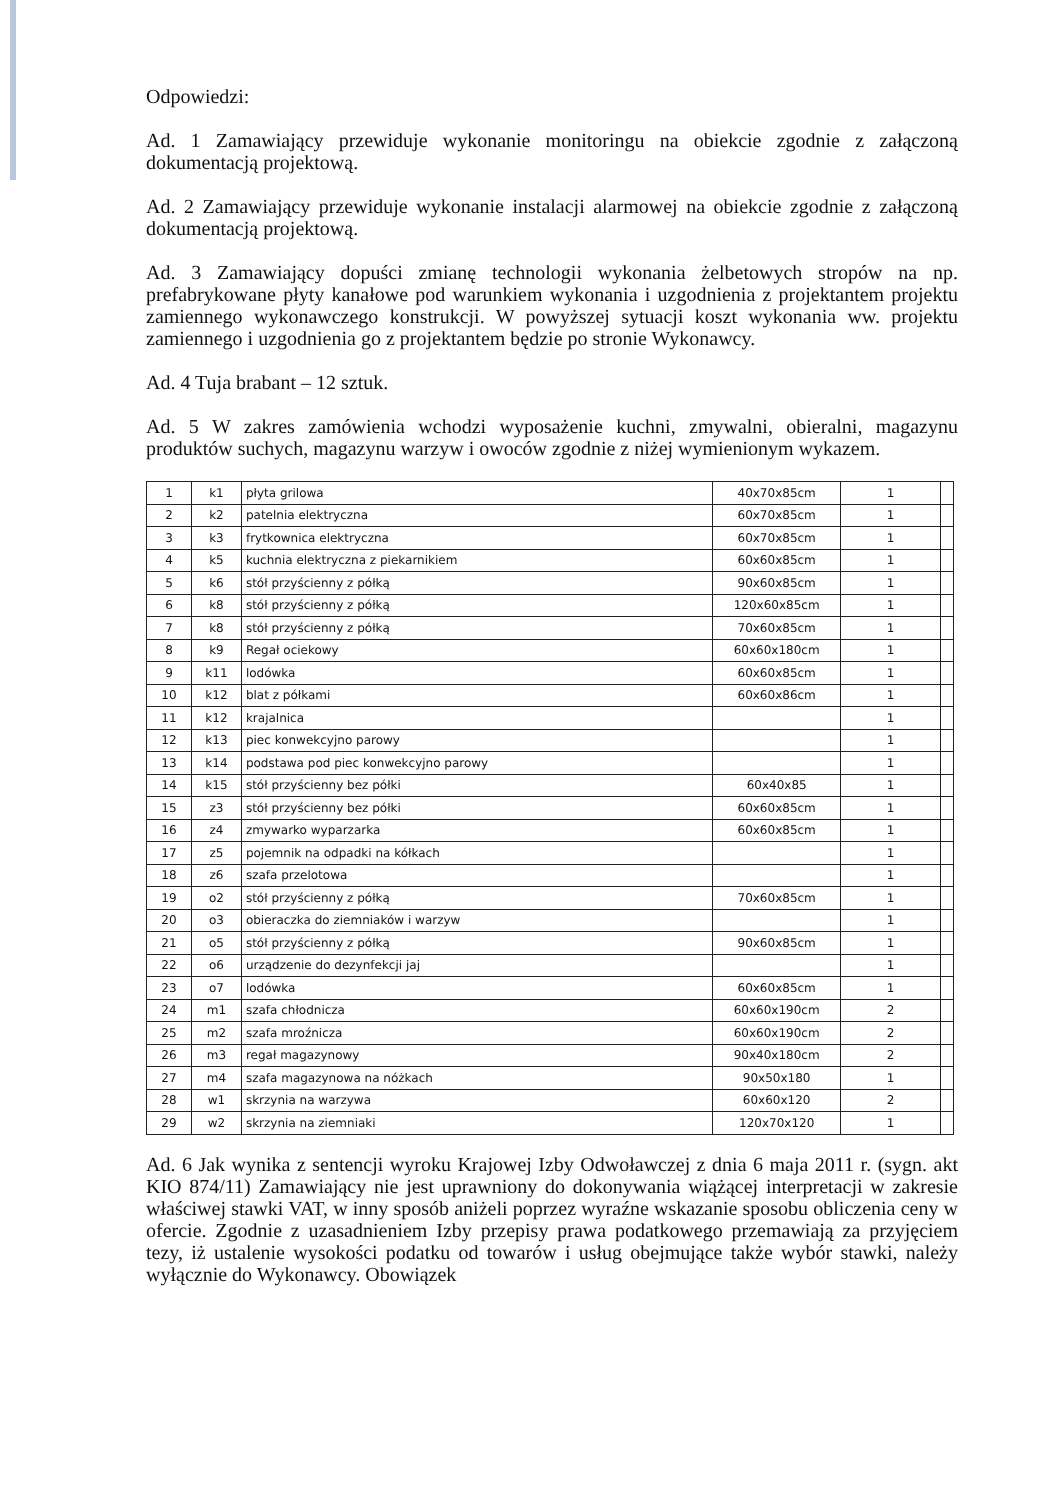Odpowiedzi:
Ad. 1 Zamawiający przewiduje wykonanie monitoringu na obiekcie zgodnie z załączoną dokumentacją projektową.
Ad. 2 Zamawiający przewiduje wykonanie instalacji alarmowej na obiekcie zgodnie z załączoną dokumentacją projektową.
Ad. 3 Zamawiający dopuści zmianę technologii wykonania żelbetowych stropów na np. prefabrykowane płyty kanałowe pod warunkiem wykonania i uzgodnienia z projektantem projektu zamiennego wykonawczego konstrukcji. W powyższej sytuacji koszt wykonania ww. projektu zamiennego i uzgodnienia go z projektantem będzie po stronie Wykonawcy.
Ad. 4 Tuja brabant – 12 sztuk.
Ad. 5 W zakres zamówienia wchodzi wyposażenie kuchni, zmywalni, obieralni, magazynu produktów suchych, magazynu warzyw i owoców zgodnie z niżej wymienionym wykazem.
| 1 | k1 | płyta grilowa | 40x70x85cm | 1 | |
| 2 | k2 | patelnia elektryczna | 60x70x85cm | 1 | |
| 3 | k3 | frytkownica elektryczna | 60x70x85cm | 1 | |
| 4 | k5 | kuchnia elektryczna z piekarnikiem | 60x60x85cm | 1 | |
| 5 | k6 | stół przyścienny z półką | 90x60x85cm | 1 | |
| 6 | k8 | stół przyścienny z półką | 120x60x85cm | 1 | |
| 7 | k8 | stół przyścienny z półką | 70x60x85cm | 1 | |
| 8 | k9 | Regał ociekowy | 60x60x180cm | 1 | |
| 9 | k11 | lodówka | 60x60x85cm | 1 | |
| 10 | k12 | blat z półkami | 60x60x86cm | 1 | |
| 11 | k12 | krajalnica | | 1 | |
| 12 | k13 | piec konwekcyjno parowy | | 1 | |
| 13 | k14 | podstawa pod piec konwekcyjno parowy | | 1 | |
| 14 | k15 | stół przyścienny bez półki | 60x40x85 | 1 | |
| 15 | z3 | stół przyścienny bez półki | 60x60x85cm | 1 | |
| 16 | z4 | zmywarko wyparzarka | 60x60x85cm | 1 | |
| 17 | z5 | pojemnik na odpadki na kółkach | | 1 | |
| 18 | z6 | szafa przelotowa | | 1 | |
| 19 | o2 | stół przyścienny z półką | 70x60x85cm | 1 | |
| 20 | o3 | obieraczka do ziemniaków i warzyw | | 1 | |
| 21 | o5 | stół przyścienny z półką | 90x60x85cm | 1 | |
| 22 | o6 | urządzenie do dezynfekcji jaj | | 1 | |
| 23 | o7 | lodówka | 60x60x85cm | 1 | |
| 24 | m1 | szafa chłodnicza | 60x60x190cm | 2 | |
| 25 | m2 | szafa mroźnicza | 60x60x190cm | 2 | |
| 26 | m3 | regał magazynowy | 90x40x180cm | 2 | |
| 27 | m4 | szafa magazynowa na nóżkach | 90x50x180 | 1 | |
| 28 | w1 | skrzynia na warzywa | 60x60x120 | 2 | |
| 29 | w2 | skrzynia na ziemniaki | 120x70x120 | 1 | |
Ad. 6 Jak wynika z sentencji wyroku Krajowej Izby Odwoławczej z dnia 6 maja 2011 r. (sygn. akt KIO 874/11) Zamawiający nie jest uprawniony do dokonywania wiążącej interpretacji w zakresie właściwej stawki VAT, w inny sposób aniżeli poprzez wyraźne wskazanie sposobu obliczenia ceny w ofercie. Zgodnie z uzasadnieniem Izby przepisy prawa podatkowego przemawiają za przyjęciem tezy, iż ustalenie wysokości podatku od towarów i usług obejmujące także wybór stawki, należy wyłącznie do Wykonawcy. Obowiązek